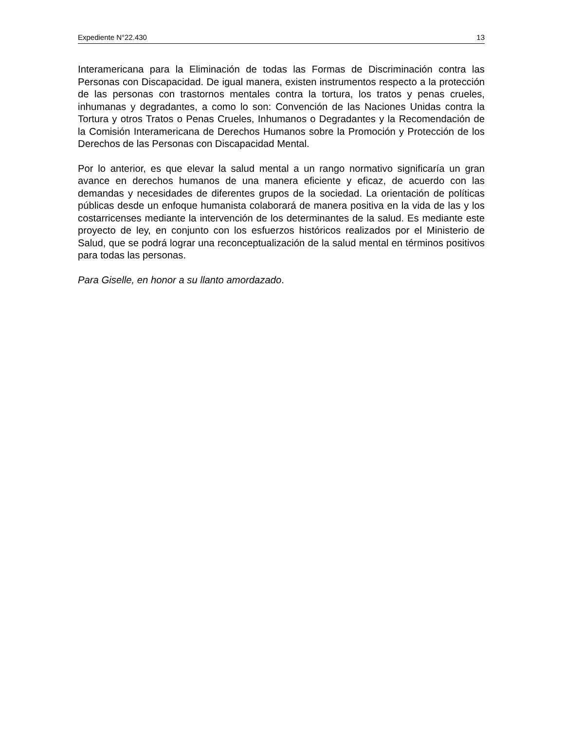Expediente N°22.430 13
Interamericana para la Eliminación de todas las Formas de Discriminación contra las Personas con Discapacidad. De igual manera, existen instrumentos respecto a la protección de las personas con trastornos mentales contra la tortura, los tratos y penas crueles, inhumanas y degradantes, a como lo son: Convención de las Naciones Unidas contra la Tortura y otros Tratos o Penas Crueles, Inhumanos o Degradantes y la Recomendación de la Comisión Interamericana de Derechos Humanos sobre la Promoción y Protección de los Derechos de las Personas con Discapacidad Mental.
Por lo anterior, es que elevar la salud mental a un rango normativo significaría un gran avance en derechos humanos de una manera eficiente y eficaz, de acuerdo con las demandas y necesidades de diferentes grupos de la sociedad. La orientación de políticas públicas desde un enfoque humanista colaborará de manera positiva en la vida de las y los costarricenses mediante la intervención de los determinantes de la salud. Es mediante este proyecto de ley, en conjunto con los esfuerzos históricos realizados por el Ministerio de Salud, que se podrá lograr una reconceptualización de la salud mental en términos positivos para todas las personas.
Para Giselle, en honor a su llanto amordazado.